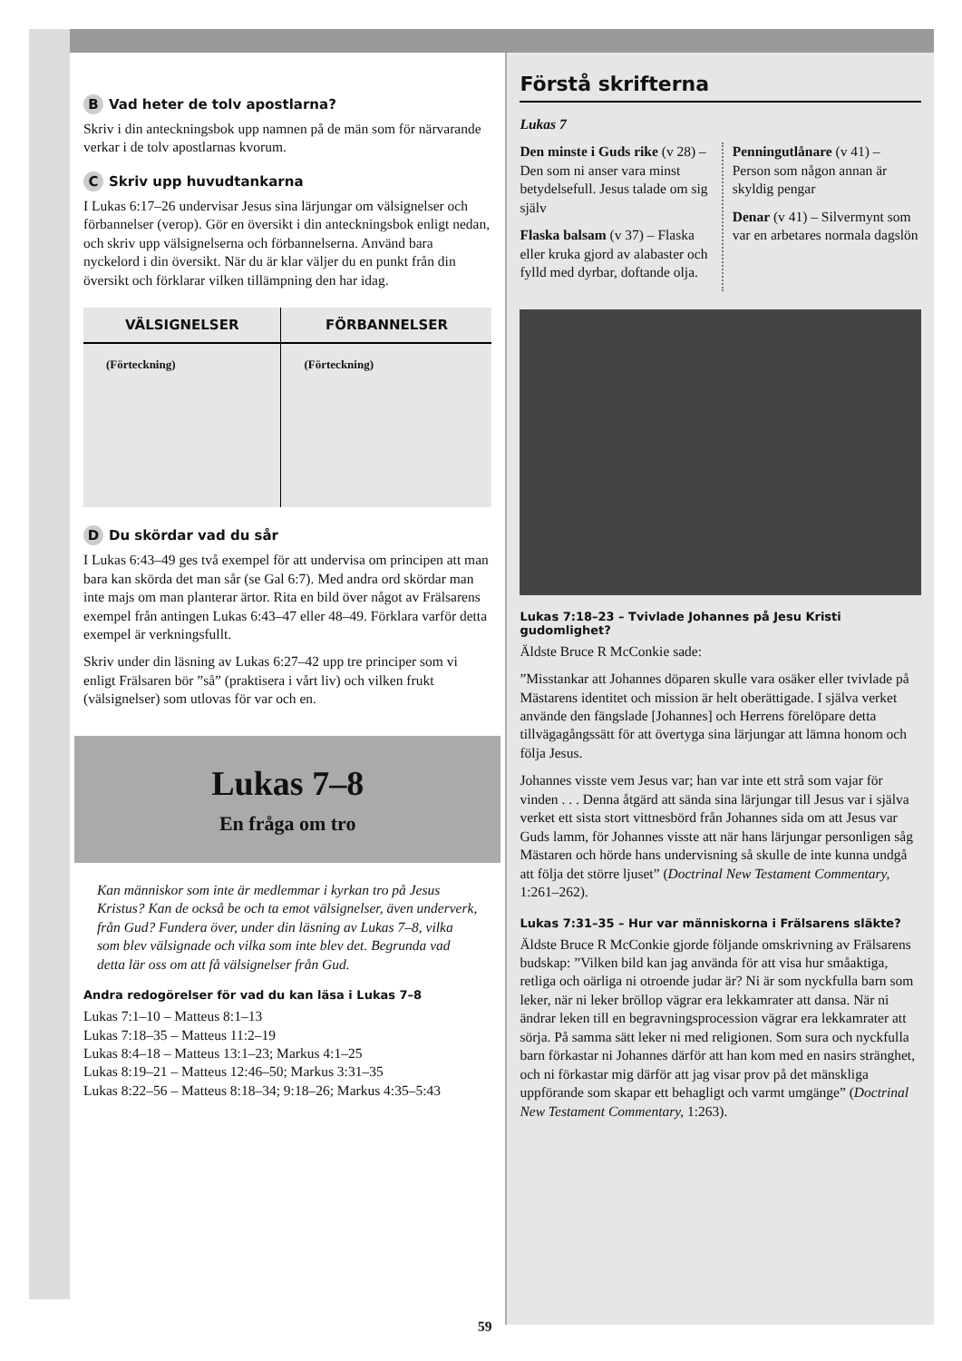B Vad heter de tolv apostlarna?
Skriv i din anteckningsbok upp namnen på de män som för närvarande verkar i de tolv apostlarnas kvorum.
C Skriv upp huvudtankarna
I Lukas 6:17–26 undervisar Jesus sina lärjungar om välsignelser och förbannelser (verop). Gör en översikt i din anteckningsbok enligt nedan, och skriv upp välsignelserna och förbannelserna. Använd bara nyckelord i din översikt. När du är klar väljer du en punkt från din översikt och förklarar vilken tillämpning den har idag.
| VÄLSIGNELSER | FÖRBANNELSER |
| --- | --- |
| (Förteckning) | (Förteckning) |
D Du skördar vad du sår
I Lukas 6:43–49 ges två exempel för att undervisa om principen att man bara kan skörda det man sår (se Gal 6:7). Med andra ord skördar man inte majs om man planterar ärtor. Rita en bild över något av Frälsarens exempel från antingen Lukas 6:43–47 eller 48–49. Förklara varför detta exempel är verkningsfullt.
Skriv under din läsning av Lukas 6:27–42 upp tre principer som vi enligt Frälsaren bör ”så” (praktisera i vårt liv) och vilken frukt (välsignelser) som utlovas för var och en.
Lukas 7–8
En fråga om tro
Kan människor som inte är medlemmar i kyrkan tro på Jesus Kristus? Kan de också be och ta emot välsignelser, även underverk, från Gud? Fundera över, under din läsning av Lukas 7–8, vilka som blev välsignade och vilka som inte blev det. Begrunda vad detta lär oss om att få välsignelser från Gud.
Andra redogörelser för vad du kan läsa i Lukas 7–8
Lukas 7:1–10 – Matteus 8:1–13
Lukas 7:18–35 – Matteus 11:2–19
Lukas 8:4–18 – Matteus 13:1–23; Markus 4:1–25
Lukas 8:19–21 – Matteus 12:46–50; Markus 3:31–35
Lukas 8:22–56 – Matteus 8:18–34; 9:18–26; Markus 4:35–5:43
59
Förstå skrifterna
Lukas 7
Den minste i Guds rike (v 28) – Den som ni anser vara minst betydelsefull. Jesus talade om sig själv
Flaska balsam (v 37) – Flaska eller kruka gjord av alabaster och fylld med dyrbar, doftande olja.
Penningutlånare (v 41) – Person som någon annan är skyldig pengar
Denar (v 41) – Silvermynt som var en arbetares normala dagslön
Lukas 7:18–23 – Tvivlade Johannes på Jesu Kristi gudomlighet?
Äldste Bruce R McConkie sade:
”Misstankar att Johannes döparen skulle vara osäker eller tvivlade på Mästarens identitet och mission är helt oberättigade. I själva verket använde den fängslade [Johannes] och Herrens förelöpare detta tillvägagångssätt för att övertyga sina lärjungar att lämna honom och följa Jesus.
Johannes visste vem Jesus var; han var inte ett strå som vajar för vinden . . . Denna åtgärd att sända sina lärjungar till Jesus var i själva verket ett sista stort vittnesbörd från Johannes sida om att Jesus var Guds lamm, för Johannes visste att när hans lärjungar personligen såg Mästaren och hörde hans undervisning så skulle de inte kunna undgå att följa det större ljuset” (Doctrinal New Testament Commentary, 1:261–262).
Lukas 7:31–35 – Hur var människorna i Frälsarens släkte?
Äldste Bruce R McConkie gjorde följande omskrivning av Frälsarens budskap: ”Vilken bild kan jag använda för att visa hur småaktiga, retliga och oärliga ni otroende judar är? Ni är som nyckfulla barn som leker, när ni leker bröllop vägrar era lekkamrater att dansa. När ni ändrar leken till en begravningsprocession vägrar era lekkamrater att sörja. På samma sätt leker ni med religionen. Som sura och nyckfulla barn förkastar ni Johannes därför att han kom med en nasirs stränghet, och ni förkastar mig därför att jag visar prov på det mänskliga uppförande som skapar ett behagligt och varmt umgänge” (Doctrinal New Testament Commentary, 1:263).